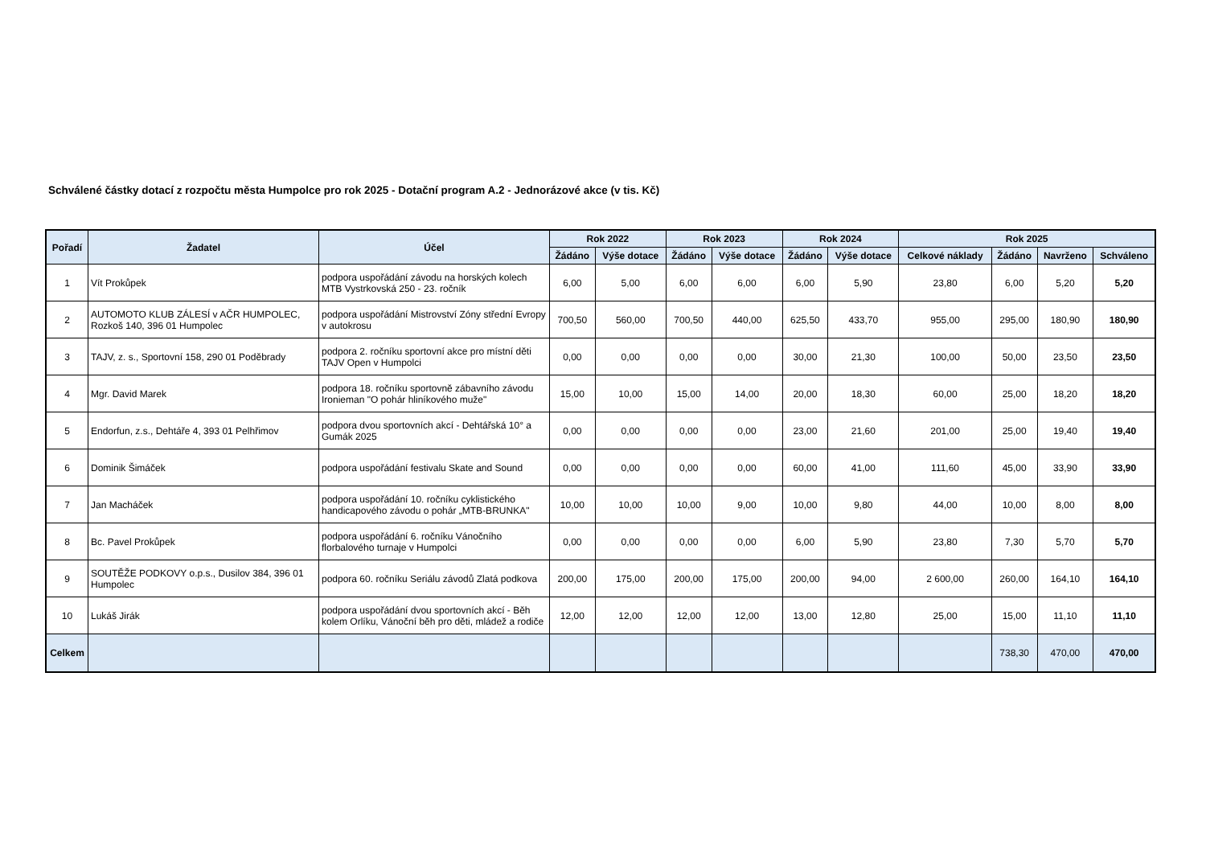Schválené částky dotací z rozpočtu města Humpolce pro rok 2025 - Dotační program A.2 - Jednorázové akce (v tis. Kč)
| Pořadí | Žadatel | Účel | Rok 2022 | | Rok 2023 | | Rok 2024 | | Rok 2025 | | | |
| --- | --- | --- | --- | --- | --- | --- | --- | --- | --- | --- | --- | --- |
| | | | Žádáno | Výše dotace | Žádáno | Výše dotace | Žádáno | Výše dotace | Celkové náklady | Žádáno | Navrženo | Schváleno |
| 1 | Vít Prokůpek | podpora uspořádání závodu na horských kolech MTB Vystrkovská 250 - 23. ročník | 6,00 | 5,00 | 6,00 | 6,00 | 6,00 | 5,90 | 23,80 | 6,00 | 5,20 | 5,20 |
| 2 | AUTOMOTO KLUB ZÁLESÍ v AČR HUMPOLEC, Rozkoš 140, 396 01 Humpolec | podpora uspořádání Mistrovství Zóny střední Evropy v autokrosu | 700,50 | 560,00 | 700,50 | 440,00 | 625,50 | 433,70 | 955,00 | 295,00 | 180,90 | 180,90 |
| 3 | TAJV, z. s., Sportovní 158, 290 01 Poděbrady | podpora 2. ročníku sportovní akce pro místní děti TAJV Open v Humpolci | 0,00 | 0,00 | 0,00 | 0,00 | 30,00 | 21,30 | 100,00 | 50,00 | 23,50 | 23,50 |
| 4 | Mgr. David Marek | podpora 18. ročníku sportovně zábavního závodu Ironieman "O pohár hliníkového muže" | 15,00 | 10,00 | 15,00 | 14,00 | 20,00 | 18,30 | 60,00 | 25,00 | 18,20 | 18,20 |
| 5 | Endorfun, z.s., Dehtáře 4, 393 01 Pelhřimov | podpora dvou sportovních akcí - Dehtářská 10° a Gumák 2025 | 0,00 | 0,00 | 0,00 | 0,00 | 23,00 | 21,60 | 201,00 | 25,00 | 19,40 | 19,40 |
| 6 | Dominik Šimáček | podpora uspořádání festivalu Skate and Sound | 0,00 | 0,00 | 0,00 | 0,00 | 60,00 | 41,00 | 111,60 | 45,00 | 33,90 | 33,90 |
| 7 | Jan Macháček | podpora uspořádání 10. ročníku cyklistického handicapového závodu o pohár „MTB-BRUNKA" | 10,00 | 10,00 | 10,00 | 9,00 | 10,00 | 9,80 | 44,00 | 10,00 | 8,00 | 8,00 |
| 8 | Bc. Pavel Prokůpek | podpora uspořádání 6. ročníku Vánočního florbalového turnaje v Humpolci | 0,00 | 0,00 | 0,00 | 0,00 | 6,00 | 5,90 | 23,80 | 7,30 | 5,70 | 5,70 |
| 9 | SOUTĚŽE PODKOVY o.p.s., Dusilov 384, 396 01 Humpolec | podpora 60. ročníku Seriálu závodů Zlatá podkova | 200,00 | 175,00 | 200,00 | 175,00 | 200,00 | 94,00 | 2 600,00 | 260,00 | 164,10 | 164,10 |
| 10 | Lukáš Jirák | podpora uspořádání dvou sportovních akcí - Běh kolem Orlíku, Vánoční běh pro děti, mládež a rodiče | 12,00 | 12,00 | 12,00 | 12,00 | 13,00 | 12,80 | 25,00 | 15,00 | 11,10 | 11,10 |
| Celkem | | | | | | | | | | 738,30 | 470,00 | 470,00 |